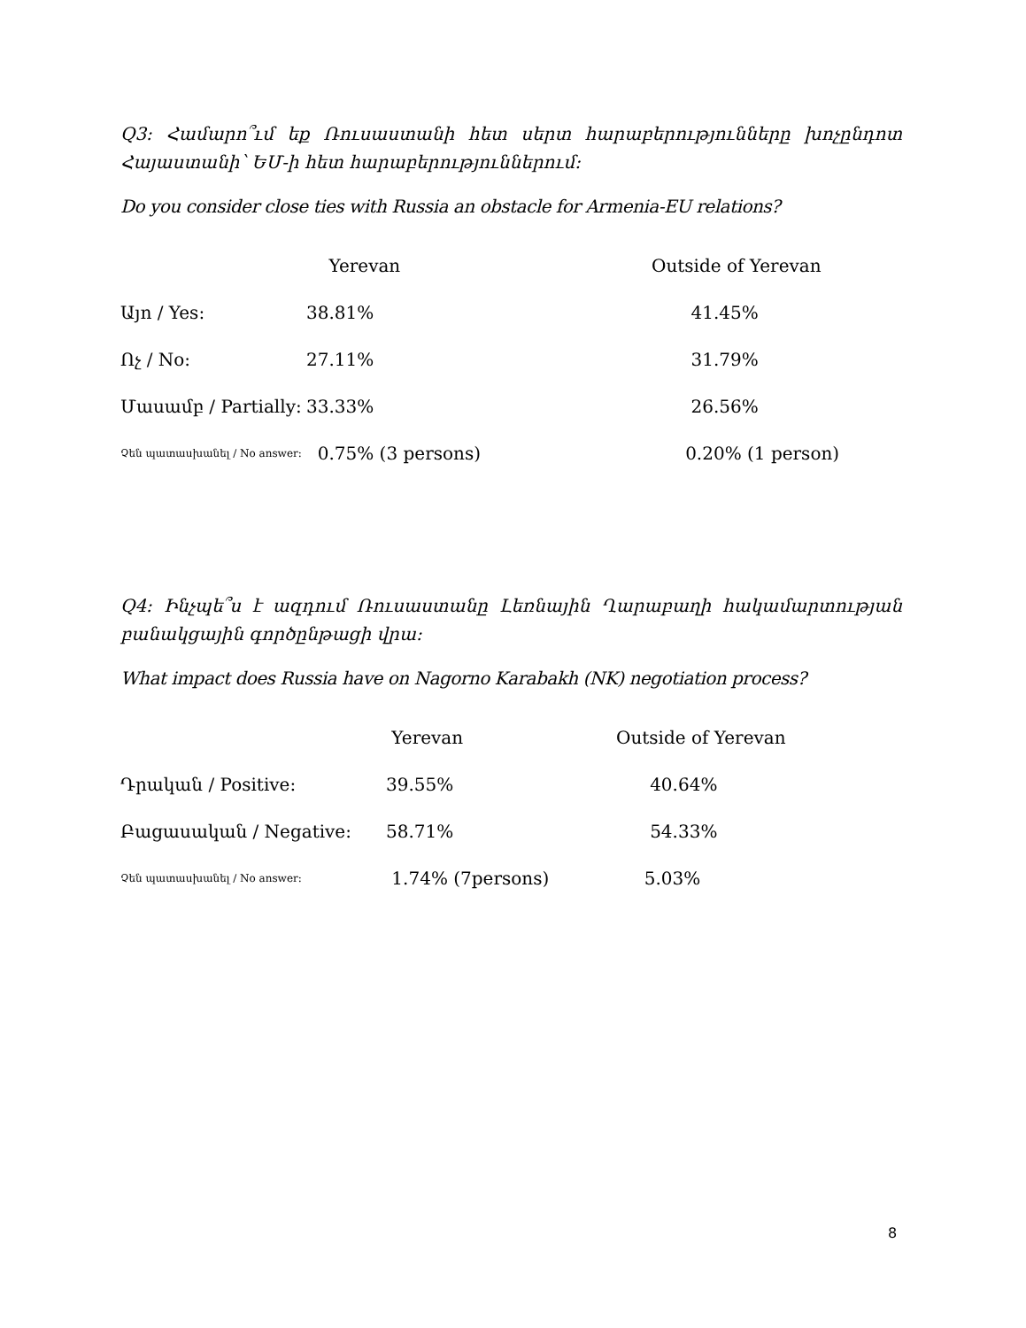Q3: Համարո՞ւմ եք Ռուսաստանի հետ սերտ հարաբերությունները խոչընդոտ Հայաստանի՝ ԵՄ-ի հետ հարաբերություններում:
Do you consider close ties with Russia an obstacle for Armenia-EU relations?
| | Yerevan | Outside of Yerevan |
| --- | --- | --- |
| Այո / Yes: | 38.81% | 41.45% |
| Ոչ / No: | 27.11% | 31.79% |
| Մասամբ / Partially: | 33.33% | 26.56% |
| Չեն պատասխանել / No answer: | 0.75% (3 persons) | 0.20% (1 person) |
Q4: Ինչպե՞ս է ազդում Ռուսաստանը Լեռնային Ղարաբաղի հակամարտության բանակցային գործընթացի վրա:
What impact does Russia have on Nagorno Karabakh (NK) negotiation process?
| | Yerevan | Outside of Yerevan |
| --- | --- | --- |
| Դրական / Positive: | 39.55% | 40.64% |
| Բացասական / Negative: | 58.71% | 54.33% |
| Չեն պատասխանել / No answer: | 1.74% (7persons) | 5.03% |
8